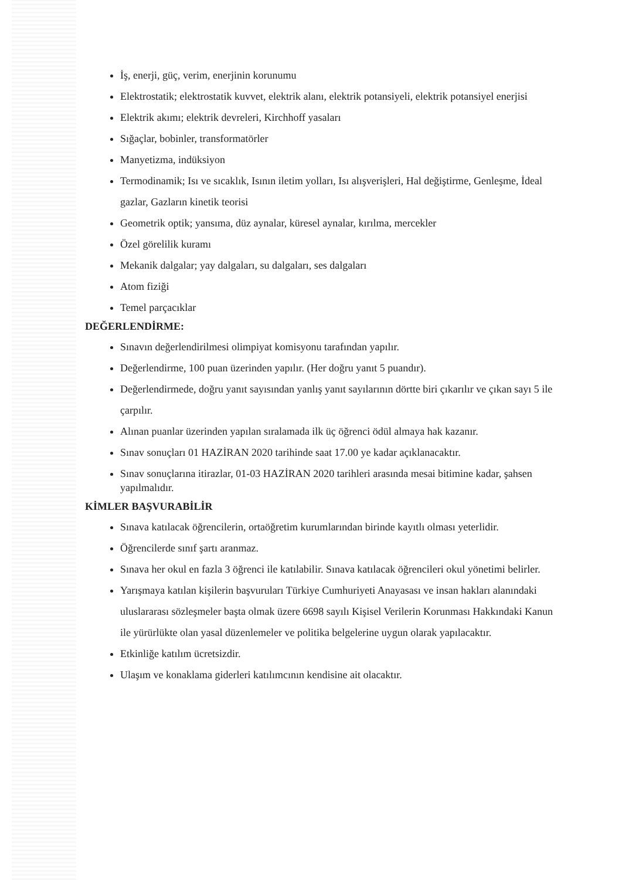İş, enerji, güç, verim, enerjinin korunumu
Elektrostatik; elektrostatik kuvvet, elektrik alanı, elektrik potansiyeli, elektrik potansiyel enerjisi
Elektrik akımı; elektrik devreleri, Kirchhoff yasaları
Sığaçlar, bobinler, transformatörler
Manyetizma, indüksiyon
Termodinamik; Isı ve sıcaklık, Isının iletim yolları, Isı alışverişleri, Hal değiştirme, Genleşme, İdeal gazlar, Gazların kinetik teorisi
Geometrik optik; yansıma, düz aynalar, küresel aynalar, kırılma, mercekler
Özel görelilik kuramı
Mekanik dalgalar; yay dalgaları, su dalgaları, ses dalgaları
Atom fiziği
Temel parçacıklar
DEĞERLENDİRME:
Sınavın değerlendirilmesi olimpiyat komisyonu tarafından yapılır.
Değerlendirme, 100 puan üzerinden yapılır. (Her doğru yanıt 5 puandır).
Değerlendirmede, doğru yanıt sayısından yanlış yanıt sayılarının dörtte biri çıkarılır ve çıkan sayı 5 ile çarpılır.
Alınan puanlar üzerinden yapılan sıralamada ilk üç öğrenci ödül almaya hak kazanır.
Sınav sonuçları 01 HAZİRAN 2020 tarihinde saat 17.00 ye kadar açıklanacaktır.
Sınav sonuçlarına itirazlar, 01-03 HAZİRAN 2020 tarihleri arasında mesai bitimine kadar, şahsen yapılmalıdır.
KİMLER BAŞVURABİLİR
Sınava katılacak öğrencilerin, ortaöğretim kurumlarından birinde kayıtlı olması yeterlidir.
Öğrencilerde sınıf şartı aranmaz.
Sınava her okul en fazla 3 öğrenci ile katılabilir. Sınava katılacak öğrencileri okul yönetimi belirler.
Yarışmaya katılan kişilerin başvuruları Türkiye Cumhuriyeti Anayasası ve insan hakları alanındaki uluslararası sözleşmeler başta olmak üzere 6698 sayılı Kişisel Verilerin Korunması Hakkındaki Kanun ile yürürlükte olan yasal düzenlemeler ve politika belgelerine uygun olarak yapılacaktır.
Etkinliğe katılım ücretsizdir.
Ulaşım ve konaklama giderleri katılımcının kendisine ait olacaktır.